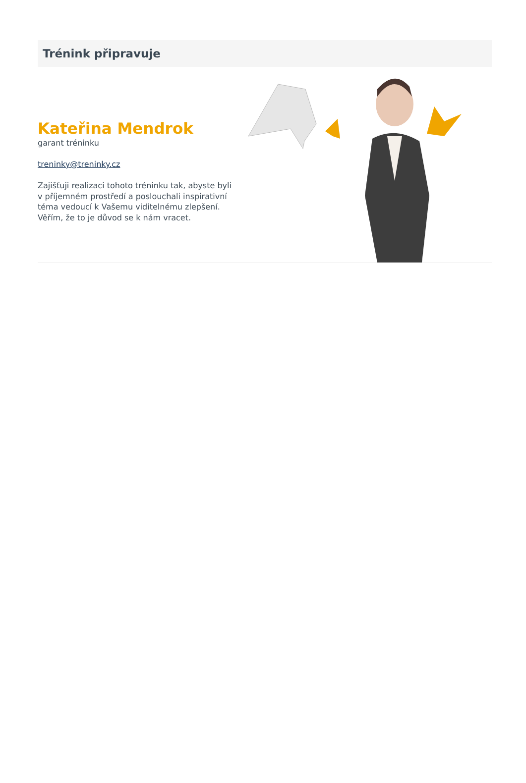Trénink připravuje
Kateřina Mendrok
garant tréninku
treninky@treninky.cz
Zajišťuji realizaci tohoto tréninku tak, abyste byli v příjemném prostředí a poslouchali inspirativní téma vedoucí k Vašemu viditelnému zlepšení. Věřím, že to je důvod se k nám vracet.